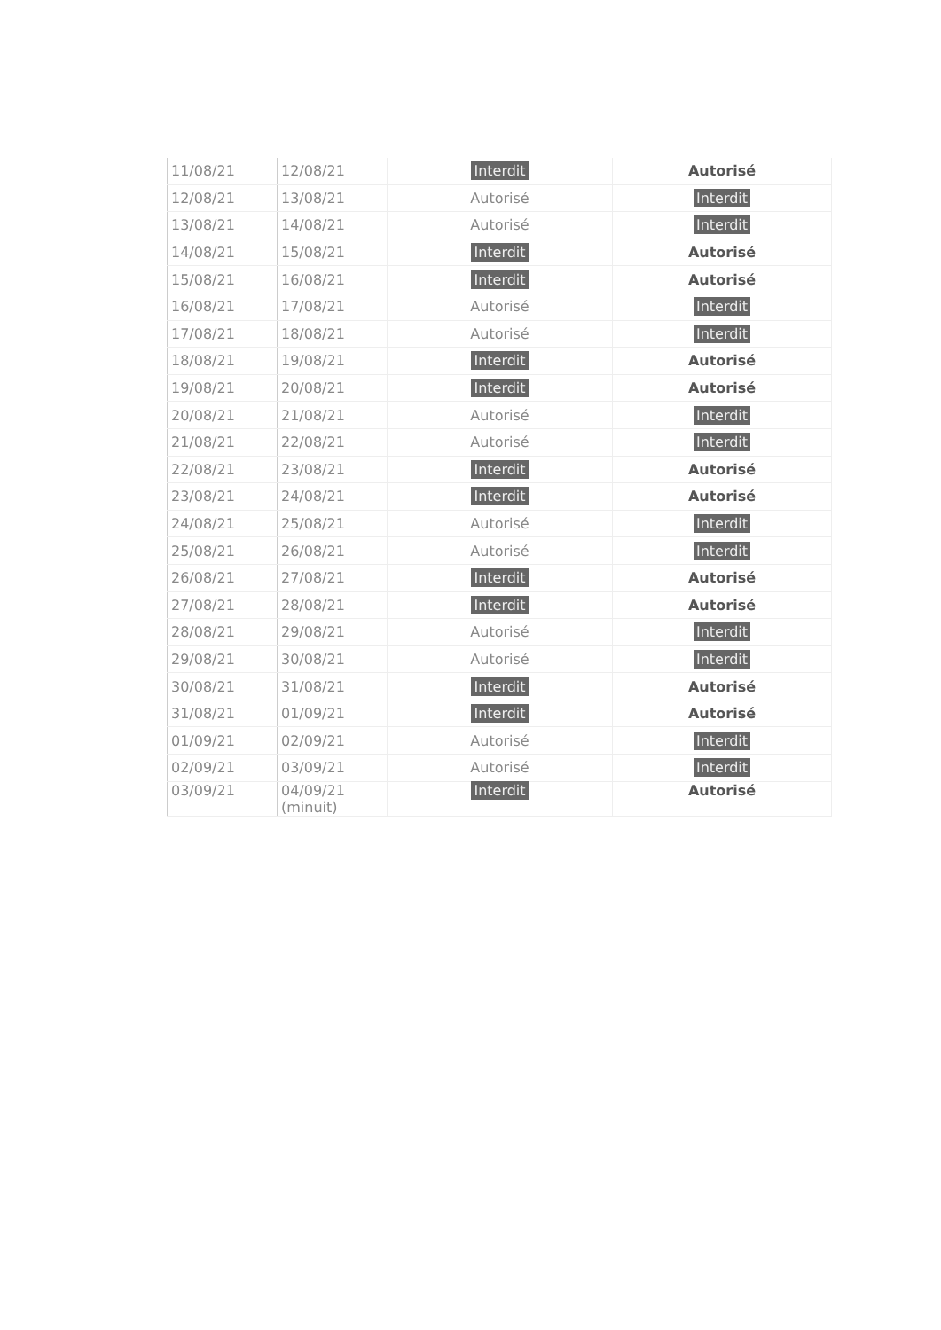| 11/08/21 | 12/08/21 | Interdit | Autorisé |
| 12/08/21 | 13/08/21 | Autorisé | Interdit |
| 13/08/21 | 14/08/21 | Autorisé | Interdit |
| 14/08/21 | 15/08/21 | Interdit | Autorisé |
| 15/08/21 | 16/08/21 | Interdit | Autorisé |
| 16/08/21 | 17/08/21 | Autorisé | Interdit |
| 17/08/21 | 18/08/21 | Autorisé | Interdit |
| 18/08/21 | 19/08/21 | Interdit | Autorisé |
| 19/08/21 | 20/08/21 | Interdit | Autorisé |
| 20/08/21 | 21/08/21 | Autorisé | Interdit |
| 21/08/21 | 22/08/21 | Autorisé | Interdit |
| 22/08/21 | 23/08/21 | Interdit | Autorisé |
| 23/08/21 | 24/08/21 | Interdit | Autorisé |
| 24/08/21 | 25/08/21 | Autorisé | Interdit |
| 25/08/21 | 26/08/21 | Autorisé | Interdit |
| 26/08/21 | 27/08/21 | Interdit | Autorisé |
| 27/08/21 | 28/08/21 | Interdit | Autorisé |
| 28/08/21 | 29/08/21 | Autorisé | Interdit |
| 29/08/21 | 30/08/21 | Autorisé | Interdit |
| 30/08/21 | 31/08/21 | Interdit | Autorisé |
| 31/08/21 | 01/09/21 | Interdit | Autorisé |
| 01/09/21 | 02/09/21 | Autorisé | Interdit |
| 02/09/21 | 03/09/21 | Autorisé | Interdit |
| 03/09/21 | 04/09/21 (minuit) | Interdit | Autorisé |